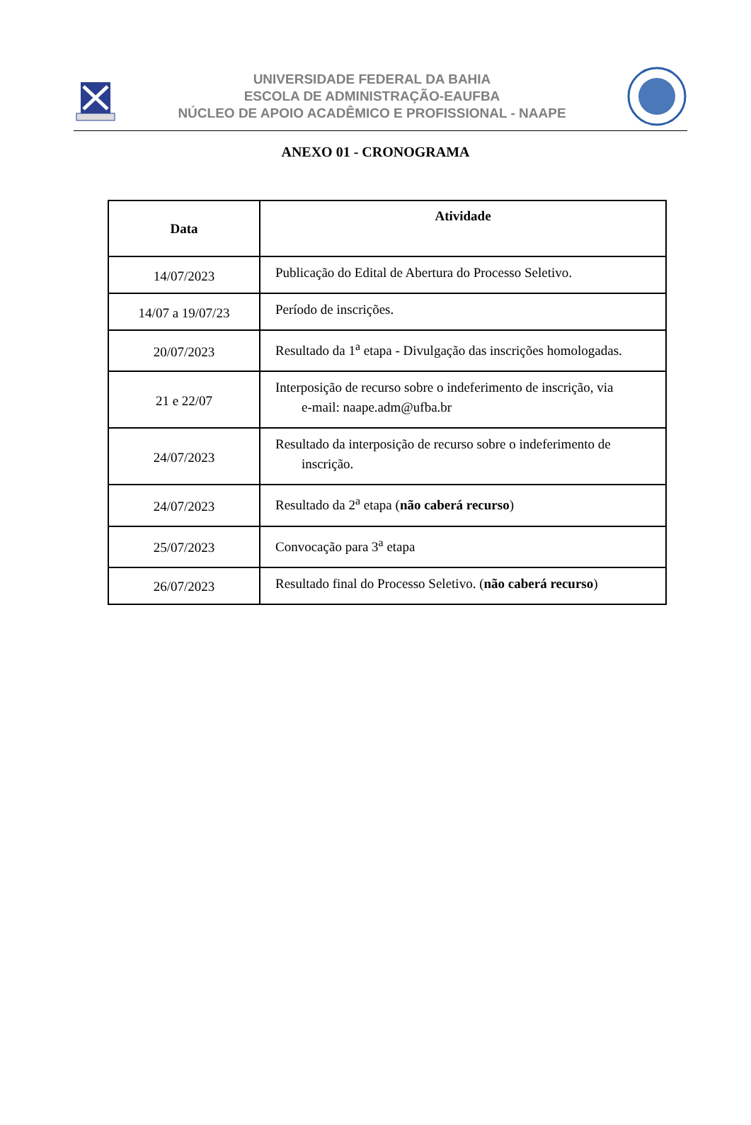UNIVERSIDADE FEDERAL DA BAHIA
ESCOLA DE ADMINISTRAÇÃO-EAUFBA
NÚCLEO DE APOIO ACADÊMICO E PROFISSIONAL - NAAPE
ANEXO 01 - CRONOGRAMA
| Data | Atividade |
| --- | --- |
| 14/07/2023 | Publicação do Edital de Abertura do Processo Seletivo. |
| 14/07 a 19/07/23 | Período de inscrições. |
| 20/07/2023 | Resultado da 1<sup>a</sup> etapa - Divulgação das inscrições homologadas. |
| 21 e 22/07 | Interposição de recurso sobre o indeferimento de inscrição, via e-mail: naape.adm@ufba.br |
| 24/07/2023 | Resultado da interposição de recurso sobre o indeferimento de inscrição. |
| 24/07/2023 | Resultado da 2<sup>a</sup> etapa ( não caberá recurso ) |
| 25/07/2023 | Convocação para 3<sup>a</sup> etapa |
| 26/07/2023 | Resultado final do Processo Seletivo. ( não caberá recurso ) |